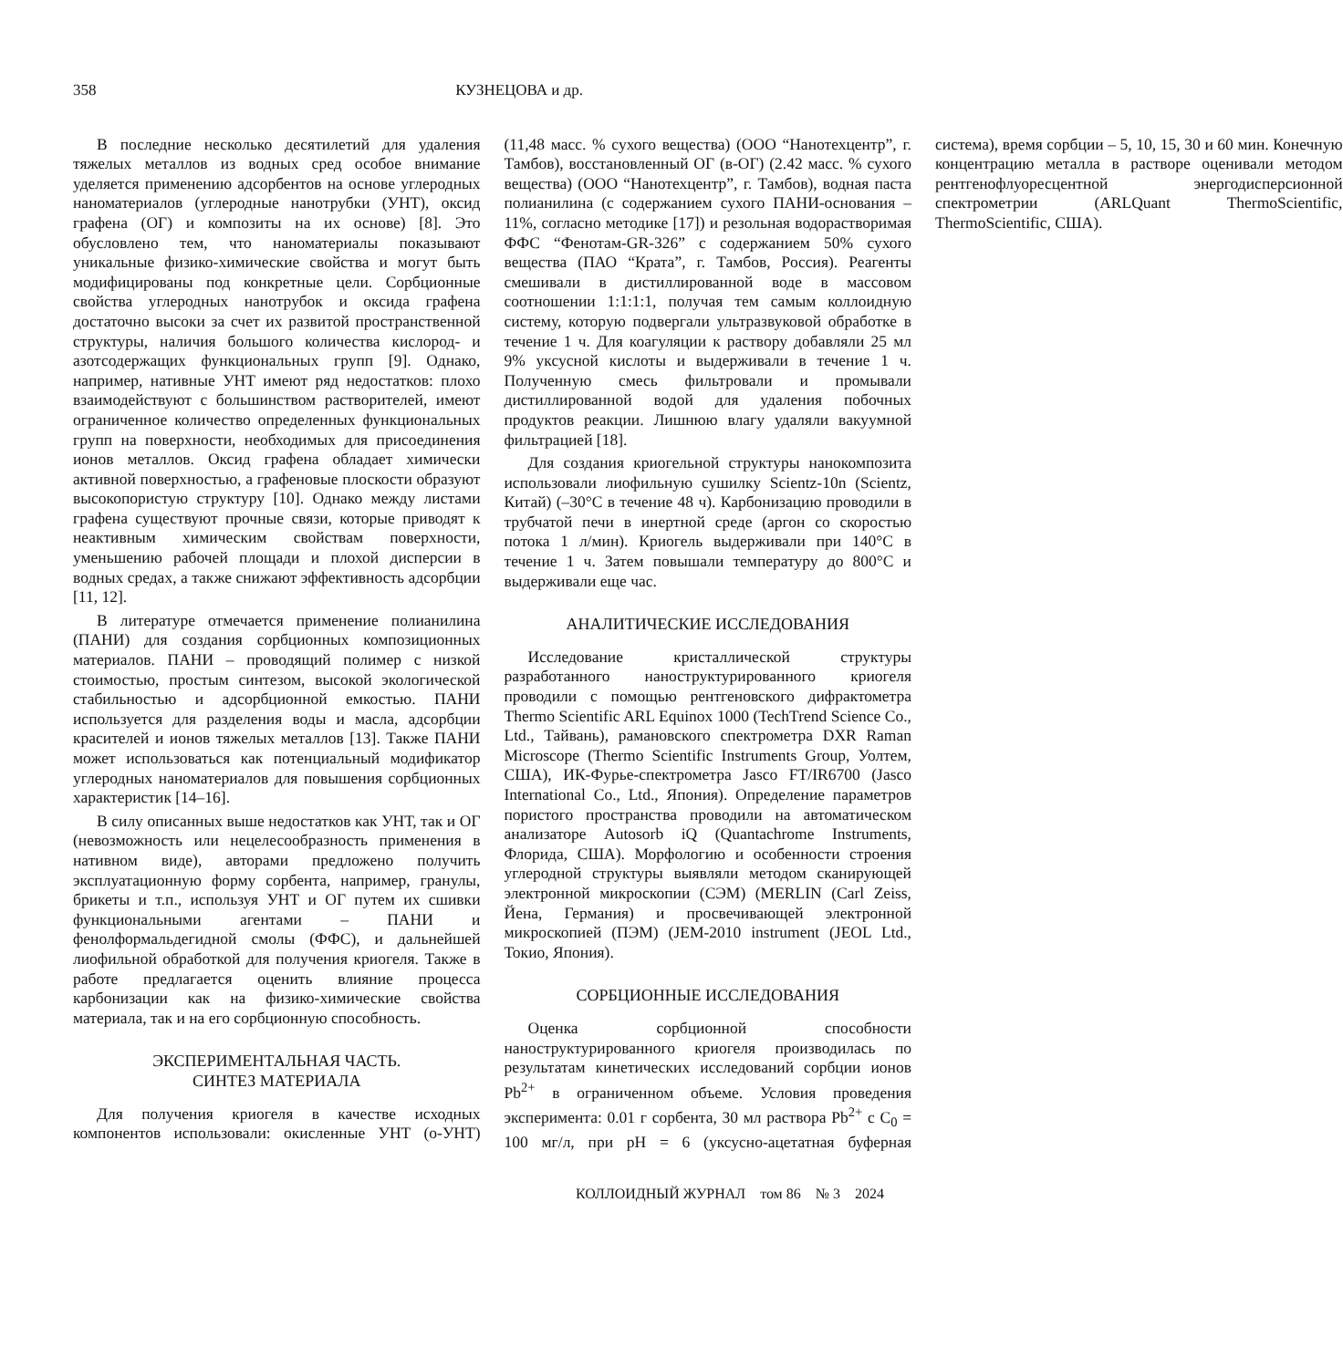358 КУЗНЕЦОВА и др.
В последние несколько десятилетий для удаления тяжелых металлов из водных сред особое внимание уделяется применению адсорбентов на основе углеродных наноматериалов (углеродные нанотрубки (УНТ), оксид графена (ОГ) и композиты на их основе) [8]. Это обусловлено тем, что наноматериалы показывают уникальные физико-химические свойства и могут быть модифицированы под конкретные цели. Сорбционные свойства углеродных нанотрубок и оксида графена достаточно высоки за счет их развитой пространственной структуры, наличия большого количества кислород- и азотсодержащих функциональных групп [9]. Однако, например, нативные УНТ имеют ряд недостатков: плохо взаимодействуют с большинством растворителей, имеют ограниченное количество определенных функциональных групп на поверхности, необходимых для присоединения ионов металлов. Оксид графена обладает химически активной поверхностью, а графеновые плоскости образуют высокопористую структуру [10]. Однако между листами графена существуют прочные связи, которые приводят к неактивным химическим свойствам поверхности, уменьшению рабочей площади и плохой дисперсии в водных средах, а также снижают эффективность адсорбции [11, 12].
В литературе отмечается применение полианилина (ПАНИ) для создания сорбционных композиционных материалов. ПАНИ – проводящий полимер с низкой стоимостью, простым синтезом, высокой экологической стабильностью и адсорбционной емкостью. ПАНИ используется для разделения воды и масла, адсорбции красителей и ионов тяжелых металлов [13]. Также ПАНИ может использоваться как потенциальный модификатор углеродных наноматериалов для повышения сорбционных характеристик [14–16].
В силу описанных выше недостатков как УНТ, так и ОГ (невозможность или нецелесообразность применения в нативном виде), авторами предложено получить эксплуатационную форму сорбента, например, гранулы, брикеты и т.п., используя УНТ и ОГ путем их сшивки функциональными агентами – ПАНИ и фенолформальдегидной смолы (ФФС), и дальнейшей лиофильной обработкой для получения криогеля. Также в работе предлагается оценить влияние процесса карбонизации как на физико-химические свойства материала, так и на его сорбционную способность.
ЭКСПЕРИМЕНТАЛЬНАЯ ЧАСТЬ.
СИНТЕЗ МАТЕРИАЛА
Для получения криогеля в качестве исходных компонентов использовали: окисленные УНТ (о-УНТ) (11,48 масс. % сухого вещества) (ООО “Нанотехцентр”, г. Тамбов), восстановленный ОГ (в-ОГ) (2.42 масс. % сухого вещества) (ООО “Нанотехцентр”, г. Тамбов), водная паста полианилина (с содержанием сухого ПАНИ-основания – 11%, согласно методике [17]) и резольная водорастворимая ФФС “Фенотам-GR-326” с содержанием 50% сухого вещества (ПАО “Крата”, г. Тамбов, Россия). Реагенты смешивали в дистиллированной воде в массовом соотношении 1:1:1:1, получая тем самым коллоидную систему, которую подвергали ультразвуковой обработке в течение 1 ч. Для коагуляции к раствору добавляли 25 мл 9% уксусной кислоты и выдерживали в течение 1 ч. Полученную смесь фильтровали и промывали дистиллированной водой для удаления побочных продуктов реакции. Лишнюю влагу удаляли вакуумной фильтрацией [18].
Для создания криогельной структуры нанокомпозита использовали лиофильную сушилку Scientz-10n (Scientz, Китай) (–30°C в течение 48 ч). Карбонизацию проводили в трубчатой печи в инертной среде (аргон со скоростью потока 1 л/мин). Криогель выдерживали при 140°C в течение 1 ч. Затем повышали температуру до 800°C и выдерживали еще час.
АНАЛИТИЧЕСКИЕ ИССЛЕДОВАНИЯ
Исследование кристаллической структуры разработанного наноструктурированного криогеля проводили с помощью рентгеновского дифрактометра Thermo Scientific ARL Equinox 1000 (TechTrend Science Co., Ltd., Тайвань), рамановского спектрометра DXR Raman Microscope (Thermo Scientific Instruments Group, Уолтем, США), ИК-Фурье-спектрометра Jasco FT/IR6700 (Jasco International Co., Ltd., Япония). Определение параметров пористого пространства проводили на автоматическом анализаторе Autosorb iQ (Quantachrome Instruments, Флорида, США). Морфологию и особенности строения углеродной структуры выявляли методом сканирующей электронной микроскопии (СЭМ) (MERLIN (Carl Zeiss, Йена, Германия) и просвечивающей электронной микроскопией (ПЭМ) (JEM-2010 instrument (JEOL Ltd., Токио, Япония).
СОРБЦИОННЫЕ ИССЛЕДОВАНИЯ
Оценка сорбционной способности наноструктурированного криогеля производилась по результатам кинетических исследований сорбции ионов Pb<sup>2+</sup> в ограниченном объеме. Условия проведения эксперимента: 0.01 г сорбента, 30 мл раствора Pb<sup>2+</sup> с C<sub>0</sub> = 100 мг/л, при pH = 6 (уксусно-ацетатная буферная система), время сорбции – 5, 10, 15, 30 и 60 мин. Конечную концентрацию металла в растворе оценивали методом рентгенофлуоресцентной энергодисперсионной спектрометрии (ARLQuant ThermoScientific, ThermoScientific, США).
КОЛЛОИДНЫЙ ЖУРНАЛ том 86 № 3 2024